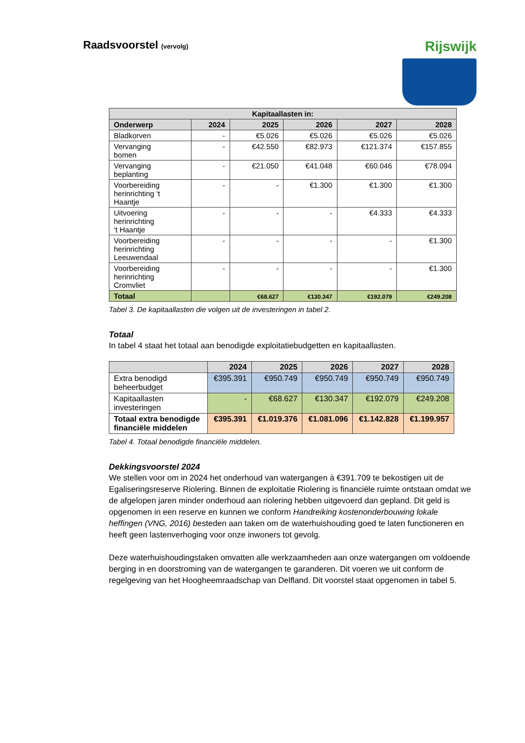Raadsvoorstel (vervolg)
Rijswijk
| Kapitaallasten in: | | | | | |
| --- | --- | --- | --- | --- | --- |
| Onderwerp | 2024 | 2025 | 2026 | 2027 | 2028 |
| Bladkorven | - | €5.026 | €5.026 | €5.026 | €5.026 |
| Vervanging bomen | - | €42.550 | €82.973 | €121.374 | €157.855 |
| Vervanging beplanting | - | €21.050 | €41.048 | €60.046 | €78.094 |
| Voorbereiding herinrichting ‘t Haantje | - | - | €1.300 | €1.300 | €1.300 |
| Uitvoering herinrichting ‘t Haantje | - | - | - | €4.333 | €4.333 |
| Voorbereiding herinrichting Leeuwendaal | - | - | - | - | €1.300 |
| Voorbereiding herinrichting Cromvliet | - | - | - | - | €1.300 |
| Totaal | | €68.627 | €130.347 | €192.079 | €249.208 |
Tabel 3. De kapitaallasten die volgen uit de investeringen in tabel 2.
Totaal
In tabel 4 staat het totaal aan benodigde exploitatiebudgetten en kapitaallasten.
| | 2024 | 2025 | 2026 | 2027 | 2028 |
| --- | --- | --- | --- | --- | --- |
| Extra benodigd beheerbudget | €395.391 | €950.749 | €950.749 | €950.749 | €950.749 |
| Kapitaallasten investeringen | - | €68.627 | €130.347 | €192.079 | €249.208 |
| Totaal extra benodigde financiële middelen | €395.391 | €1.019.376 | €1.081.096 | €1.142.828 | €1.199.957 |
Tabel 4. Totaal benodigde financiële middelen.
Dekkingsvoorstel 2024
We stellen voor om in 2024 het onderhoud van watergangen à €391.709 te bekostigen uit de Egaliseringsreserve Riolering. Binnen de exploitatie Riolering is financiële ruimte ontstaan omdat we de afgelopen jaren minder onderhoud aan riolering hebben uitgevoerd dan gepland. Dit geld is opgenomen in een reserve en kunnen we conform Handreiking kostenonderbouwing lokale heffingen (VNG, 2016) besteden aan taken om de waterhuishouding goed te laten functioneren en heeft geen lastenverhoging voor onze inwoners tot gevolg.
Deze waterhuishoudingstaken omvatten alle werkzaamheden aan onze watergangen om voldoende berging in en doorstroming van de watergangen te garanderen. Dit voeren we uit conform de regelgeving van het Hoogheemraadschap van Delfland. Dit voorstel staat opgenomen in tabel 5.